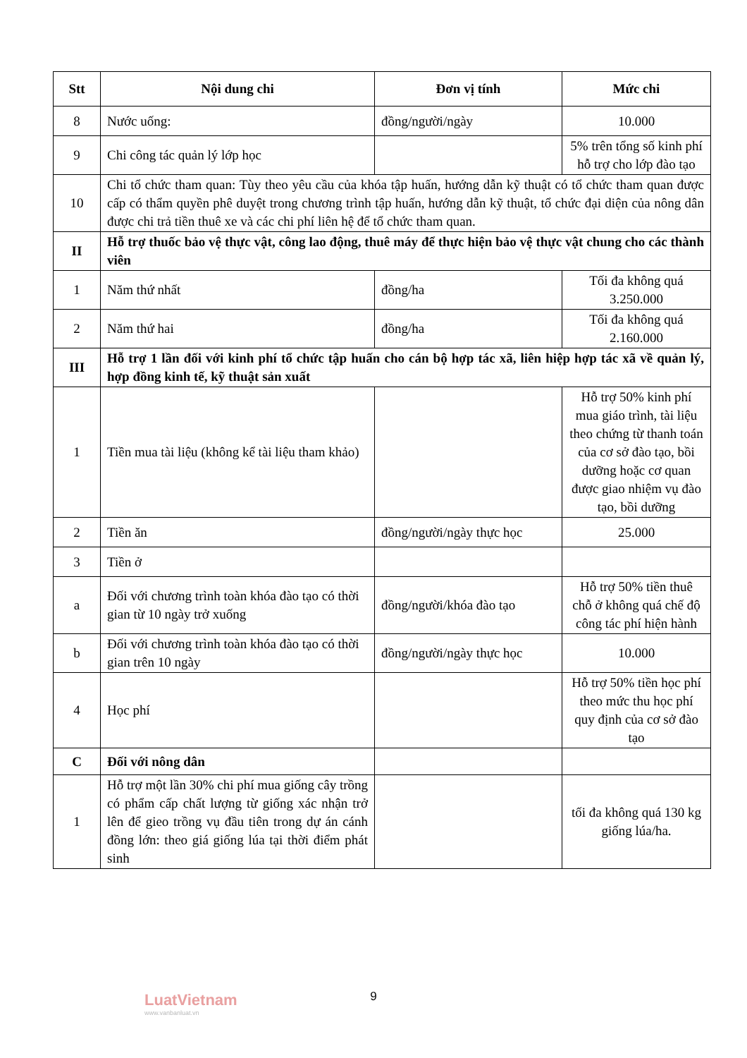| Stt | Nội dung chi | Đơn vị tính | Mức chi |
| --- | --- | --- | --- |
| 8 | Nước uống: | đồng/người/ngày | 10.000 |
| 9 | Chi công tác quản lý lớp học | | 5% trên tổng số kinh phí hỗ trợ cho lớp đào tạo |
| 10 | Chi tổ chức tham quan: Tùy theo yêu cầu của khóa tập huấn, hướng dẫn kỹ thuật có tổ chức tham quan được cấp có thẩm quyền phê duyệt trong chương trình tập huấn, hướng dẫn kỹ thuật, tổ chức đại diện của nông dân được chi trả tiền thuê xe và các chi phí liên hệ để tổ chức tham quan. | | |
| II | Hỗ trợ thuốc bảo vệ thực vật, công lao động, thuê máy để thực hiện bảo vệ thực vật chung cho các thành viên | | |
| 1 | Năm thứ nhất | đồng/ha | Tối đa không quá 3.250.000 |
| 2 | Năm thứ hai | đồng/ha | Tối đa không quá 2.160.000 |
| III | Hỗ trợ 1 lần đối với kinh phí tổ chức tập huấn cho cán bộ hợp tác xã, liên hiệp hợp tác xã về quản lý, hợp đồng kinh tế, kỹ thuật sản xuất | | |
| 1 | Tiền mua tài liệu (không kể tài liệu tham khảo) | | Hỗ trợ 50% kinh phí mua giáo trình, tài liệu theo chứng từ thanh toán của cơ sở đào tạo, bồi dưỡng hoặc cơ quan được giao nhiệm vụ đào tạo, bồi dưỡng |
| 2 | Tiền ăn | đồng/người/ngày thực học | 25.000 |
| 3 | Tiền ở | | |
| a | Đối với chương trình toàn khóa đào tạo có thời gian từ 10 ngày trở xuống | đồng/người/khóa đào tạo | Hỗ trợ 50% tiền thuê chỗ ở không quá chế độ công tác phí hiện hành |
| b | Đối với chương trình toàn khóa đào tạo có thời gian trên 10 ngày | đồng/người/ngày thực học | 10.000 |
| 4 | Học phí | | Hỗ trợ 50% tiền học phí theo mức thu học phí quy định của cơ sở đào tạo |
| C | Đối với nông dân | | |
| 1 | Hỗ trợ một lần 30% chi phí mua giống cây trồng có phẩm cấp chất lượng từ giống xác nhận trở lên để gieo trồng vụ đầu tiên trong dự án cánh đồng lớn: theo giá giống lúa tại thời điểm phát sinh | | tối đa không quá 130 kg giống lúa/ha. |
LuatVietnam
www.vanbanluat.vn
9